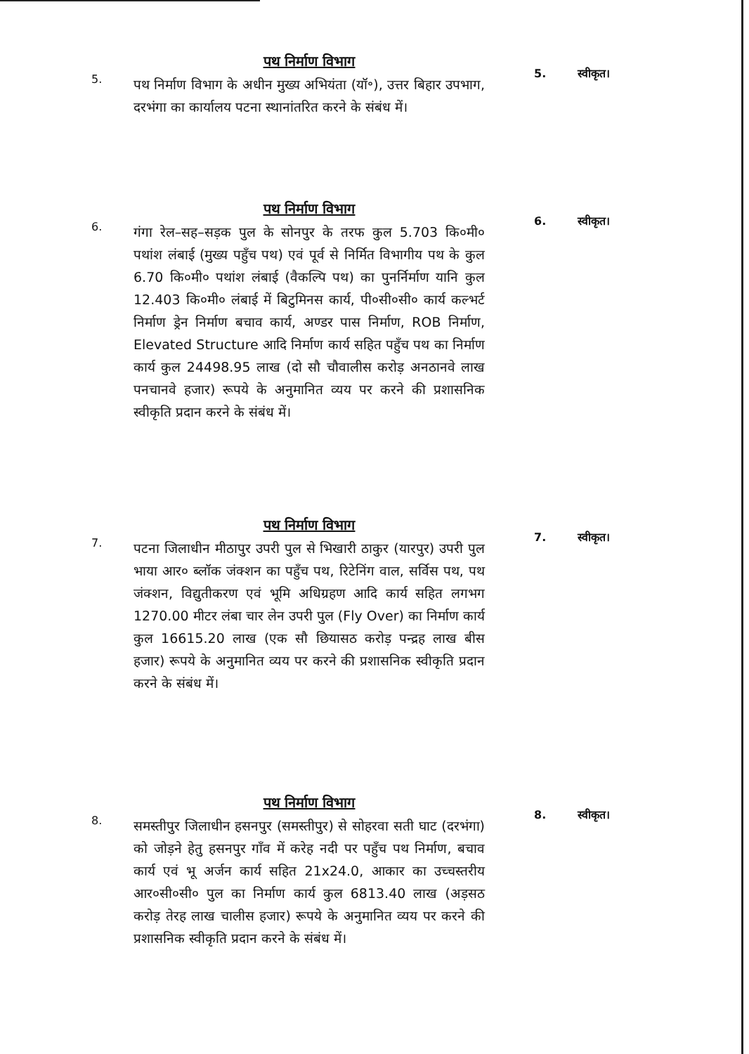5.
पथ निर्माण विभाग
पथ निर्माण विभाग के अधीन मुख्य अभियंता (यॉ॰), उत्तर बिहार उपभाग, दरभंगा का कार्यालय पटना स्थानांतरित करने के संबंध में।
5. स्वीकृत।
6.
पथ निर्माण विभाग
गंगा रेल–सह–सड़क पुल के सोनपुर के तरफ कुल 5.703 कि०मी० पथांश लंबाई (मुख्य पहुँच पथ) एवं पूर्व से निर्मित विभागीय पथ के कुल 6.70 कि०मी० पथांश लंबाई (वैकल्पि पथ) का पुनर्निर्माण यानि कुल 12.403 कि०मी० लंबाई में बिटुमिनस कार्य, पी०सी०सी० कार्य कल्भर्ट निर्माण ड्रेन निर्माण बचाव कार्य, अण्डर पास निर्माण, ROB निर्माण, Elevated Structure आदि निर्माण कार्य सहित पहुँच पथ का निर्माण कार्य कुल 24498.95 लाख (दो सौ चौवालीस करोड़ अनठानवे लाख पनचानवे हजार) रूपये के अनुमानित व्यय पर करने की प्रशासनिक स्वीकृति प्रदान करने के संबंध में।
6. स्वीकृत।
7.
पथ निर्माण विभाग
पटना जिलाधीन मीठापुर उपरी पुल से भिखारी ठाकुर (यारपुर) उपरी पुल भाया आर० ब्लॉक जंक्शन का पहुँच पथ, रिटेनिंग वाल, सर्विस पथ, पथ जंक्शन, विद्युतीकरण एवं भूमि अधिग्रहण आदि कार्य सहित लगभग 1270.00 मीटर लंबा चार लेन उपरी पुल (Fly Over) का निर्माण कार्य कुल 16615.20 लाख (एक सौ छियासठ करोड़ पन्द्रह लाख बीस हजार) रूपये के अनुमानित व्यय पर करने की प्रशासनिक स्वीकृति प्रदान करने के संबंध में।
7. स्वीकृत।
8.
पथ निर्माण विभाग
समस्तीपुर जिलाधीन हसनपुर (समस्तीपुर) से सोहरवा सती घाट (दरभंगा) को जोड़ने हेतु हसनपुर गाँव में करेह नदी पर पहुँच पथ निर्माण, बचाव कार्य एवं भू अर्जन कार्य सहित 21x24.0, आकार का उच्चस्तरीय आर०सी०सी० पुल का निर्माण कार्य कुल 6813.40 लाख (अड़सठ करोड़ तेरह लाख चालीस हजार) रूपये के अनुमानित व्यय पर करने की प्रशासनिक स्वीकृति प्रदान करने के संबंध में।
8. स्वीकृत।